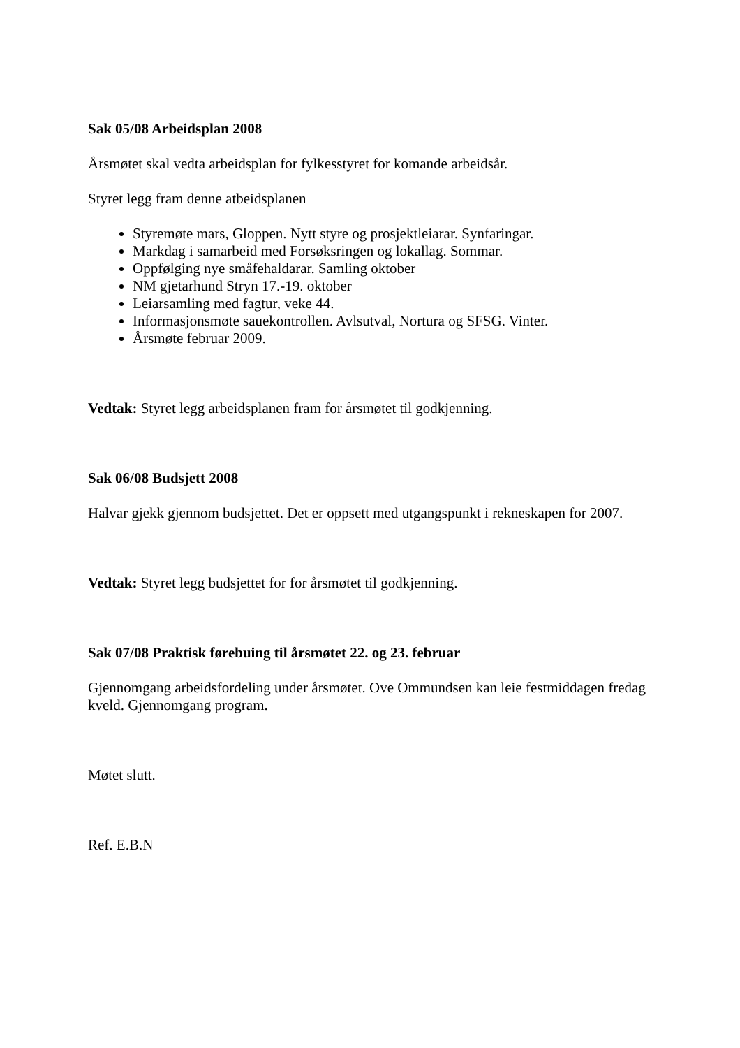Sak 05/08 Arbeidsplan 2008
Årsmøtet skal vedta arbeidsplan for fylkesstyret for komande arbeidsår.
Styret legg fram denne atbeidsplanen
Styremøte mars, Gloppen. Nytt styre og prosjektleiarar. Synfaringar.
Markdag i samarbeid med Forsøksringen og lokallag. Sommar.
Oppfølging nye småfehaldarar. Samling oktober
NM gjetarhund Stryn 17.-19. oktober
Leiarsamling med fagtur, veke 44.
Informasjonsmøte sauekontrollen. Avlsutval, Nortura og SFSG. Vinter.
Årsmøte februar 2009.
Vedtak: Styret legg arbeidsplanen fram for årsmøtet til godkjenning.
Sak 06/08 Budsjett 2008
Halvar gjekk gjennom budsjettet. Det er oppsett med utgangspunkt i rekneskapen for 2007.
Vedtak: Styret legg budsjettet for for årsmøtet til godkjenning.
Sak 07/08 Praktisk førebuing til årsmøtet 22. og 23. februar
Gjennomgang arbeidsfordeling under årsmøtet. Ove Ommundsen kan leie festmiddagen fredag kveld. Gjennomgang program.
Møtet slutt.
Ref. E.B.N